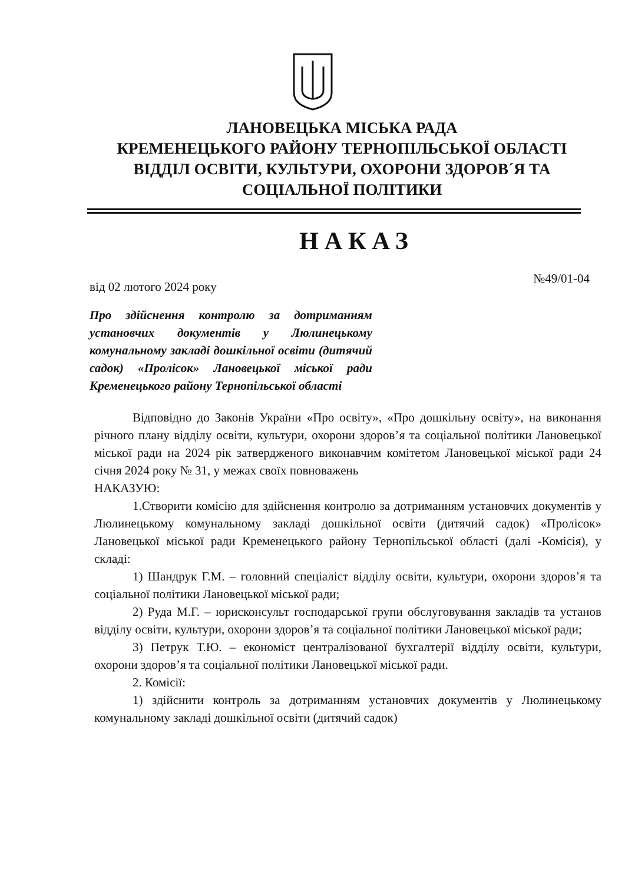ЛАНОВЕЦЬКА МІСЬКА РАДА
КРЕМЕНЕЦЬКОГО РАЙОНУ ТЕРНОПІЛЬСЬКОЇ ОБЛАСТІ
ВІДДІЛ ОСВІТИ, КУЛЬТУРИ, ОХОРОНИ ЗДОРОВ´Я ТА
СОЦІАЛЬНОЇ ПОЛІТИКИ
НАКАЗ
від 02 лютого 2024 року №49/01-04
Про здійснення контролю за дотриманням установчих документів у Люлинецькому комунальному закладі дошкільної освіти (дитячий садок) «Пролісок» Лановецької міської ради Кременецького району Тернопільської області
Відповідно до Законів України «Про освіту», «Про дошкільну освіту», на виконання річного плану відділу освіти, культури, охорони здоров’я та соціальної політики Лановецької міської ради на 2024 рік затвердженого виконавчим комітетом Лановецької міської ради 24 січня 2024 року № 31, у межах своїх повноважень
НАКАЗУЮ:
1.Створити комісію для здійснення контролю за дотриманням установчих документів у Люлинецькому комунальному закладі дошкільної освіти (дитячий садок) «Пролісок» Лановецької міської ради Кременецького району Тернопільської області (далі -Комісія), у складі:
1) Шандрук Г.М. – головний спеціаліст відділу освіти, культури, охорони здоров’я та соціальної політики Лановецької міської ради;
2) Руда М.Г. – юрисконсульт господарської групи обслуговування закладів та установ відділу освіти, культури, охорони здоров’я та соціальної політики Лановецької міської ради;
3) Петрук Т.Ю. – економіст централізованої бухгалтерії відділу освіти, культури, охорони здоров’я та соціальної політики Лановецької міської ради.
2. Комісії:
1) здійснити контроль за дотриманням установчих документів у Люлинецькому комунальному закладі дошкільної освіти (дитячий садок)